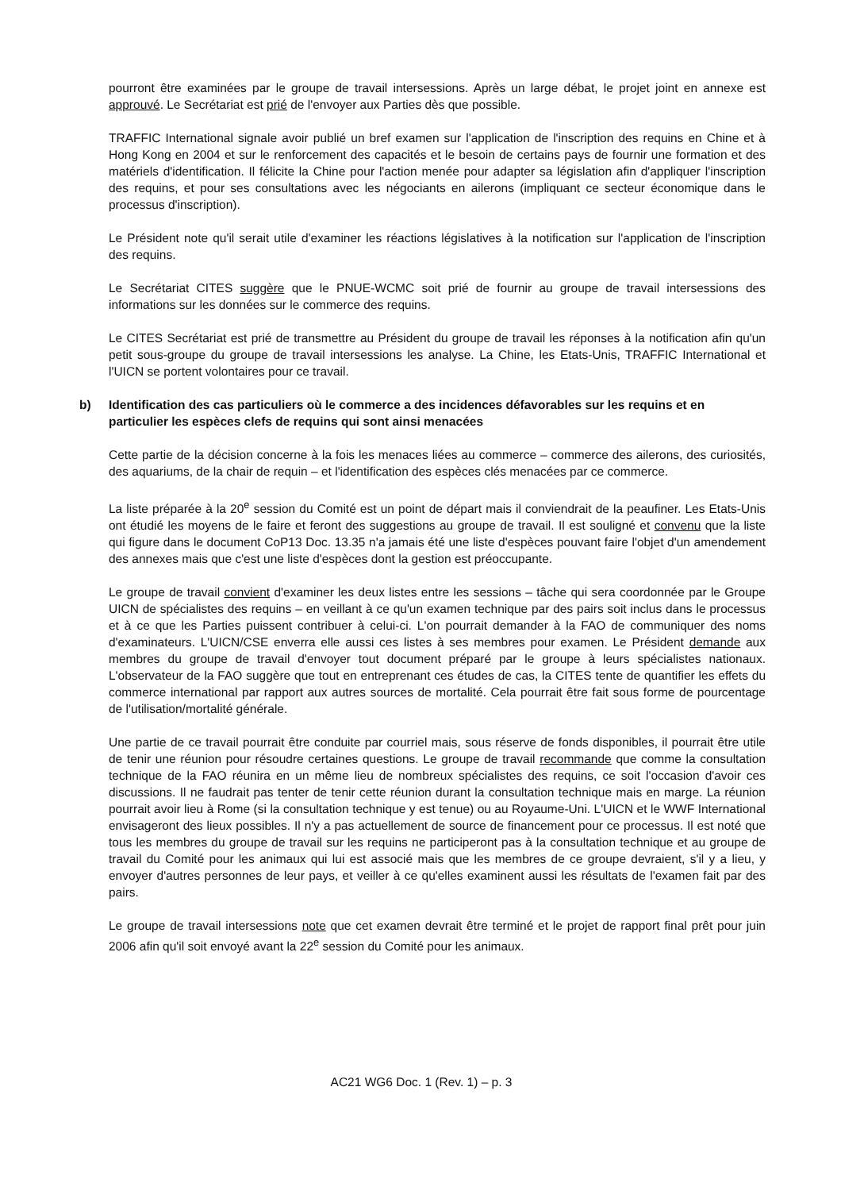pourront être examinées par le groupe de travail intersessions. Après un large débat, le projet joint en annexe est approuvé. Le Secrétariat est prié de l'envoyer aux Parties dès que possible.
TRAFFIC International signale avoir publié un bref examen sur l'application de l'inscription des requins en Chine et à Hong Kong en 2004 et sur le renforcement des capacités et le besoin de certains pays de fournir une formation et des matériels d'identification. Il félicite la Chine pour l'action menée pour adapter sa législation afin d'appliquer l'inscription des requins, et pour ses consultations avec les négociants en ailerons (impliquant ce secteur économique dans le processus d'inscription).
Le Président note qu'il serait utile d'examiner les réactions législatives à la notification sur l'application de l'inscription des requins.
Le Secrétariat CITES suggère que le PNUE-WCMC soit prié de fournir au groupe de travail intersessions des informations sur les données sur le commerce des requins.
Le CITES Secrétariat est prié de transmettre au Président du groupe de travail les réponses à la notification afin qu'un petit sous-groupe du groupe de travail intersessions les analyse. La Chine, les Etats-Unis, TRAFFIC International et l'UICN se portent volontaires pour ce travail.
b) Identification des cas particuliers où le commerce a des incidences défavorables sur les requins et en particulier les espèces clefs de requins qui sont ainsi menacées
Cette partie de la décision concerne à la fois les menaces liées au commerce – commerce des ailerons, des curiosités, des aquariums, de la chair de requin – et l'identification des espèces clés menacées par ce commerce.
La liste préparée à la 20<sup>e</sup> session du Comité est un point de départ mais il conviendrait de la peaufiner. Les Etats-Unis ont étudié les moyens de le faire et feront des suggestions au groupe de travail. Il est souligné et convenu que la liste qui figure dans le document CoP13 Doc. 13.35 n'a jamais été une liste d'espèces pouvant faire l'objet d'un amendement des annexes mais que c'est une liste d'espèces dont la gestion est préoccupante.
Le groupe de travail convient d'examiner les deux listes entre les sessions – tâche qui sera coordonnée par le Groupe UICN de spécialistes des requins – en veillant à ce qu'un examen technique par des pairs soit inclus dans le processus et à ce que les Parties puissent contribuer à celui-ci. L'on pourrait demander à la FAO de communiquer des noms d'examinateurs. L'UICN/CSE enverra elle aussi ces listes à ses membres pour examen. Le Président demande aux membres du groupe de travail d'envoyer tout document préparé par le groupe à leurs spécialistes nationaux. L'observateur de la FAO suggère que tout en entreprenant ces études de cas, la CITES tente de quantifier les effets du commerce international par rapport aux autres sources de mortalité. Cela pourrait être fait sous forme de pourcentage de l'utilisation/mortalité générale.
Une partie de ce travail pourrait être conduite par courriel mais, sous réserve de fonds disponibles, il pourrait être utile de tenir une réunion pour résoudre certaines questions. Le groupe de travail recommande que comme la consultation technique de la FAO réunira en un même lieu de nombreux spécialistes des requins, ce soit l'occasion d'avoir ces discussions. Il ne faudrait pas tenter de tenir cette réunion durant la consultation technique mais en marge. La réunion pourrait avoir lieu à Rome (si la consultation technique y est tenue) ou au Royaume-Uni. L'UICN et le WWF International envisageront des lieux possibles. Il n'y a pas actuellement de source de financement pour ce processus. Il est noté que tous les membres du groupe de travail sur les requins ne participeront pas à la consultation technique et au groupe de travail du Comité pour les animaux qui lui est associé mais que les membres de ce groupe devraient, s'il y a lieu, y envoyer d'autres personnes de leur pays, et veiller à ce qu'elles examinent aussi les résultats de l'examen fait par des pairs.
Le groupe de travail intersessions note que cet examen devrait être terminé et le projet de rapport final prêt pour juin 2006 afin qu'il soit envoyé avant la 22<sup>e</sup> session du Comité pour les animaux.
AC21 WG6 Doc. 1 (Rev. 1) – p. 3